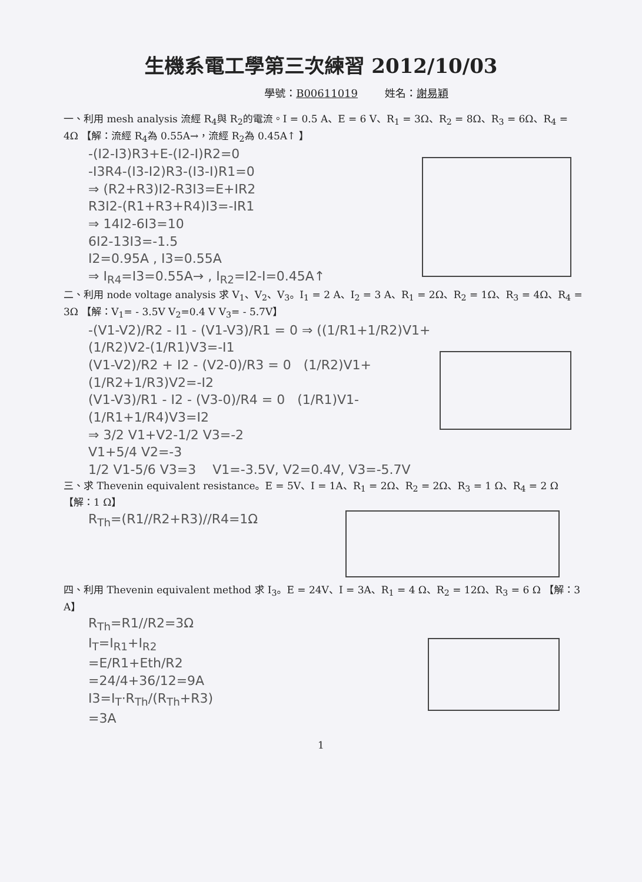生機系電工學第三次練習 2012/10/03
學號：B00611019 姓名：謝易穎
一、利用 mesh analysis 流經 R<sub>4</sub>與 R<sub>2</sub>的電流。I = 0.5 A、E = 6 V、R<sub>1</sub> = 3Ω、R<sub>2</sub> = 8Ω、R<sub>3</sub> = 6Ω、R<sub>4</sub> = 4Ω 【解：流經 R<sub>4</sub>為 0.55A→，流經 R<sub>2</sub>為 0.45A↑ 】
-(I2-I3)R3+E-(I2-I)R2=0
-I3R4-(I3-I2)R3-(I3-I)R1=0
⇒ (R2+R3)I2-R3I3=E+IR2
R3I2-(R1+R3+R4)I3=-IR1
⇒ 14I2-6I3=10
6I2-13I3=-1.5
I2=0.95A , I3=0.55A
⇒ I<sub>R4</sub>=I3=0.55A→ , I<sub>R2</sub>=I2-I=0.45A↑
二、利用 node voltage analysis 求 V<sub>1</sub>、V<sub>2</sub>、V<sub>3</sub>。I<sub>1</sub> = 2 A、I<sub>2</sub> = 3 A、R<sub>1</sub> = 2Ω、R<sub>2</sub> = 1Ω、R<sub>3</sub> = 4Ω、R<sub>4</sub> = 3Ω 【解：V<sub>1</sub>= - 3.5V V<sub>2</sub>=0.4 V V<sub>3</sub>= - 5.7V】
-(V1-V2)/R2 - I1 - (V1-V3)/R1 = 0 ⇒ ((1/R1+1/R2)V1+(1/R2)V2-(1/R1)V3=-I1
(V1-V2)/R2 + I2 - (V2-0)/R3 = 0 (1/R2)V1+(1/R2+1/R3)V2=-I2
(V1-V3)/R1 - I2 - (V3-0)/R4 = 0 (1/R1)V1-(1/R1+1/R4)V3=I2
⇒ 3/2 V1+V2-1/2 V3=-2
V1+5/4 V2=-3
1/2 V1-5/6 V3=3 V1=-3.5V, V2=0.4V, V3=-5.7V
三、求 Thevenin equivalent resistance。E = 5V、I = 1A、R<sub>1</sub> = 2Ω、R<sub>2</sub> = 2Ω、R<sub>3</sub> = 1 Ω、R<sub>4</sub> = 2 Ω 【解：1 Ω】
R<sub>Th</sub>=(R1//R2+R3)//R4=1Ω
四、利用 Thevenin equivalent method 求 I<sub>3</sub>。E = 24V、I = 3A、R<sub>1</sub> = 4 Ω、R<sub>2</sub> = 12Ω、R<sub>3</sub> = 6 Ω 【解：3 A】
R<sub>Th</sub>=R1//R2=3Ω
I<sub>T</sub>=I<sub>R1</sub>+I<sub>R2</sub>
=E/R1+Eth/R2
=24/4+36/12=9A
I3=I<sub>T</sub>·R<sub>Th</sub>/(R<sub>Th</sub>+R3)
=3A
1